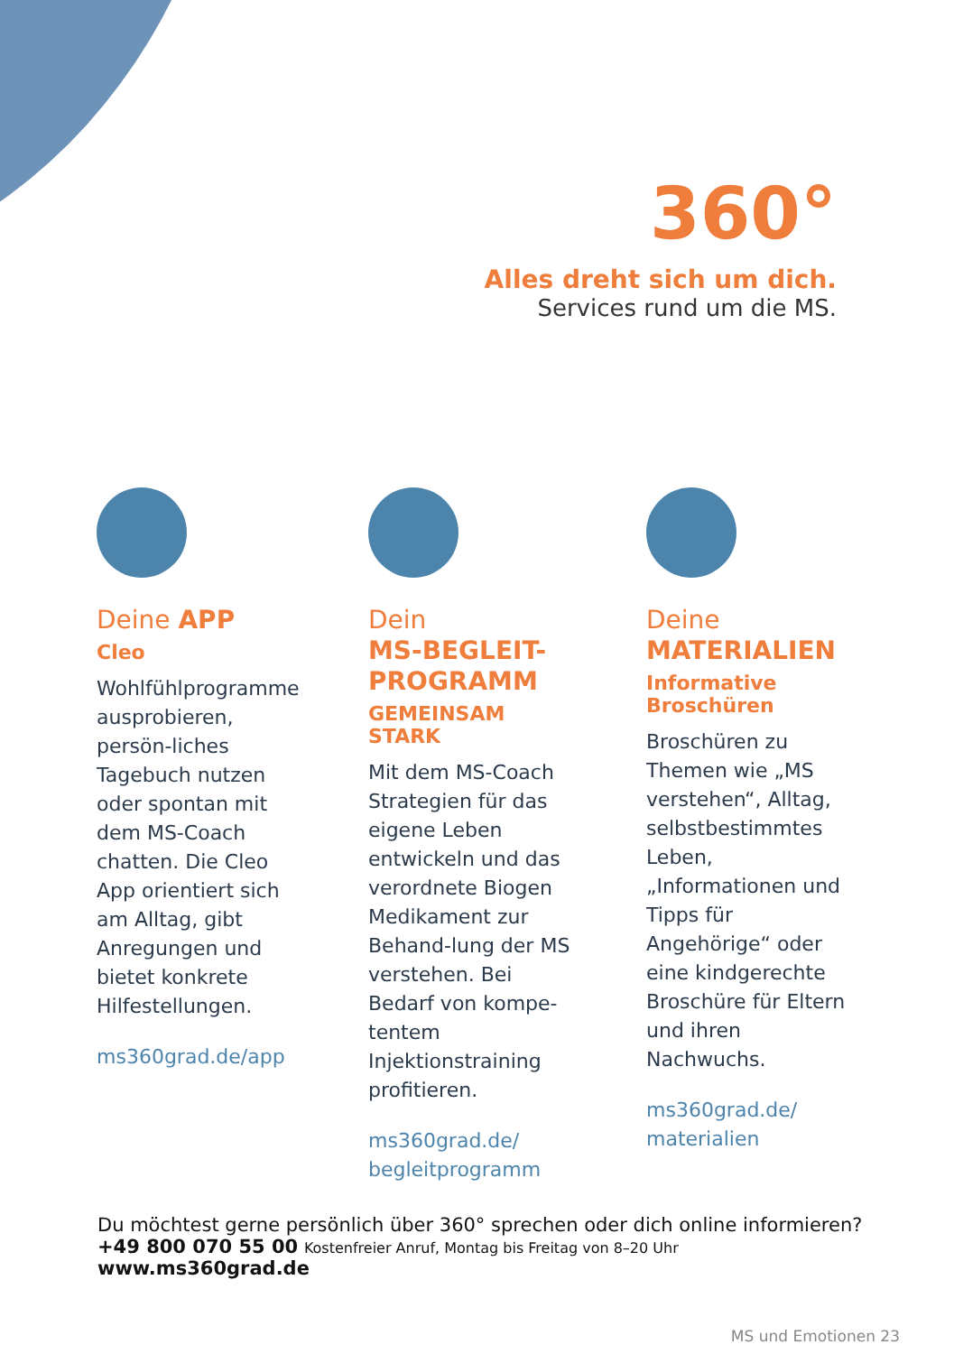360°
Alles dreht sich um dich.
Services rund um die MS.
Deine APP
Cleo
Wohlfühlprogramme ausprobieren, persön-liches Tagebuch nutzen oder spontan mit dem MS-Coach chatten. Die Cleo App orientiert sich am Alltag, gibt Anregungen und bietet konkrete Hilfestellungen.
ms360grad.de/app
Dein
MS-BEGLEIT-
PROGRAMM
GEMEINSAM STARK
Mit dem MS-Coach Strategien für das eigene Leben entwickeln und das verordnete Biogen Medikament zur Behand-lung der MS verstehen. Bei Bedarf von kompe-tentem Injektionstraining profitieren.
ms360grad.de/
begleitprogramm
Deine
MATERIALIEN
Informative Broschüren
Broschüren zu Themen wie „MS verstehen“, Alltag, selbstbestimmtes Leben, „Informationen und Tipps für Angehörige“ oder eine kindgerechte Broschüre für Eltern und ihren Nachwuchs.
ms360grad.de/
materialien
Du möchtest gerne persönlich über 360° sprechen oder dich online informieren?
+49 800 070 55 00 Kostenfreier Anruf, Montag bis Freitag von 8–20 Uhr
www.ms360grad.de
MS und Emotionen 23